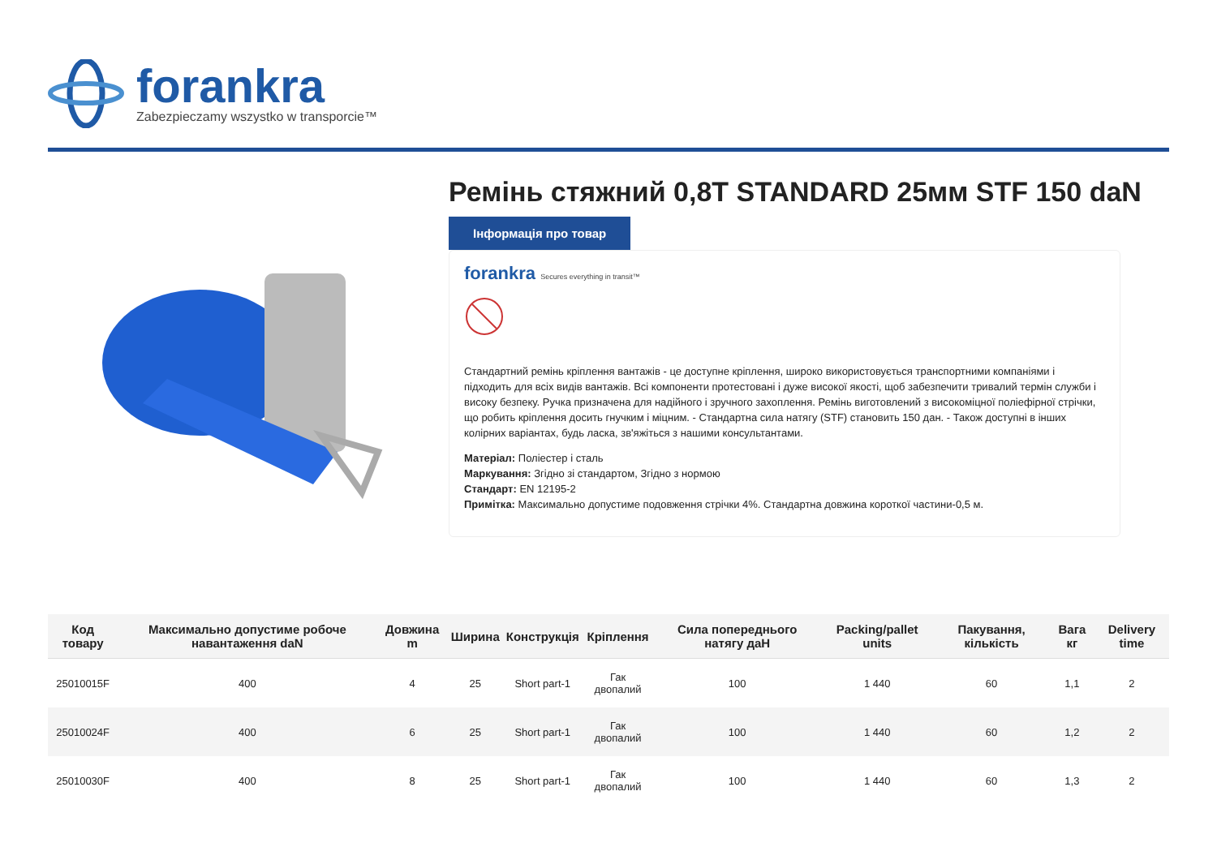forankra
Zabezpieczamy wszystko w transporcie™
Ремінь стяжний 0,8T STANDARD 25мм STF 150 daN
Інформація про товар
forankra Secures everything in transit™
Стандартний ремінь кріплення вантажів - це доступне кріплення, широко використовується транспортними компаніями і підходить для всіх видів вантажів. Всі компоненти протестовані і дуже високої якості, щоб забезпечити тривалий термін служби і високу безпеку. Ручка призначена для надійного і зручного захоплення. Ремінь виготовлений з високоміцної поліефірної стрічки, що робить кріплення досить гнучким і міцним. - Стандартна сила натягу (STF) становить 150 дан. - Також доступні в інших колірних варіантах, будь ласка, зв'яжіться з нашими консультантами.
Матеріал: Поліестер і сталь
Маркування: Згідно зі стандартом, Згідно з нормою
Стандарт: EN 12195-2
Примітка: Максимально допустиме подовження стрічки 4%. Стандартна довжина короткої частини-0,5 м.
| Код товару | Максимально допустиме робоче навантаження daN | Довжина m | Ширина | Конструкція | Кріплення | Сила попереднього натягу даН | Packing/pallet units | Пакування, кількість | Вага кг | Delivery time |
| --- | --- | --- | --- | --- | --- | --- | --- | --- | --- | --- |
| 25010015F | 400 | 4 | 25 | Short part-1 | Гак двопалий | 100 | 1 440 | 60 | 1,1 | 2 |
| 25010024F | 400 | 6 | 25 | Short part-1 | Гак двопалий | 100 | 1 440 | 60 | 1,2 | 2 |
| 25010030F | 400 | 8 | 25 | Short part-1 | Гак двопалий | 100 | 1 440 | 60 | 1,3 | 2 |